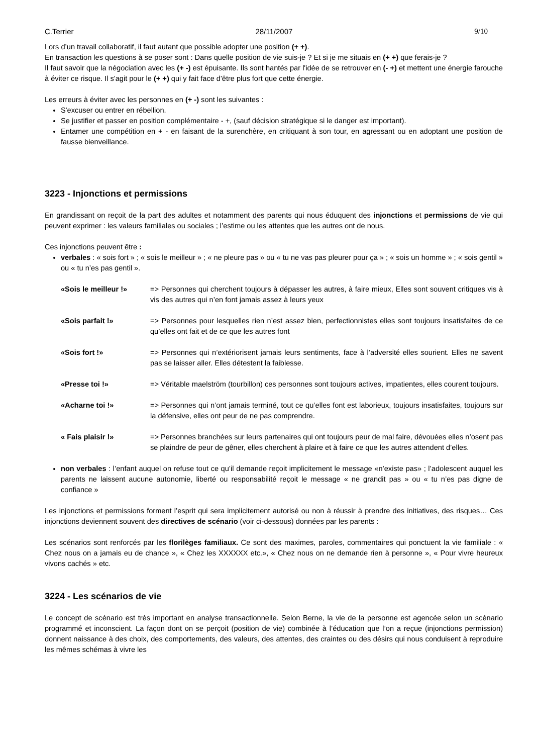C.Terrier 28/11/2007 9/10
Lors d’un travail collaboratif, il faut autant que possible adopter une position (+ +).
En transaction les questions à se poser sont : Dans quelle position de vie suis-je ? Et si je me situais en (+ +) que ferais-je ?
Il faut savoir que la négociation avec les (+ -) est épuisante. Ils sont hantés par l'idée de se retrouver en (- +) et mettent une énergie farouche à éviter ce risque. Il s'agit pour le (+ +) qui y fait face d'être plus fort que cette énergie.
Les erreurs à éviter avec les personnes en (+ -) sont les suivantes :
S'excuser ou entrer en rébellion.
Se justifier et passer en position complémentaire - +, (sauf décision stratégique si le danger est important).
Entamer une compétition en + - en faisant de la surenchère, en critiquant à son tour, en agressant ou en adoptant une position de fausse bienveillance.
3223 - Injonctions et permissions
En grandissant on reçoit de la part des adultes et notamment des parents qui nous éduquent des injonctions et permissions de vie qui peuvent exprimer : les valeurs familiales ou sociales ; l’estime ou les attentes que les autres ont de nous.
Ces injonctions peuvent être :
verbales : « sois fort » ; « sois le meilleur » ; « ne pleure pas » ou « tu ne vas pas pleurer pour ça » ; « sois un homme » ; « sois gentil » ou « tu n’es pas gentil ».
«Sois le meilleur !» => Personnes qui cherchent toujours à dépasser les autres, à faire mieux, Elles sont souvent critiques vis à vis des autres qui n’en font jamais assez à leurs yeux
«Sois parfait !» => Personnes pour lesquelles rien n’est assez bien, perfectionnistes elles sont toujours insatisfaites de ce qu’elles ont fait et de ce que les autres font
«Sois fort !» => Personnes qui n’extériorisent jamais leurs sentiments, face à l’adversité elles sourient. Elles ne savent pas se laisser aller. Elles détestent la faiblesse.
«Presse toi !» => Véritable maelström (tourbillon) ces personnes sont toujours actives, impatientes, elles courent toujours.
«Acharne toi !» => Personnes qui n’ont jamais terminé, tout ce qu’elles font est laborieux, toujours insatisfaites, toujours sur la défensive, elles ont peur de ne pas comprendre.
« Fais plaisir !» => Personnes branchées sur leurs partenaires qui ont toujours peur de mal faire, dévouées elles n’osent pas se plaindre de peur de gêner, elles cherchent à plaire et à faire ce que les autres attendent d’elles.
non verbales : l’enfant auquel on refuse tout ce qu’il demande reçoit implicitement le message «n’existe pas» ; l’adolescent auquel les parents ne laissent aucune autonomie, liberté ou responsabilité reçoit le message « ne grandit pas » ou « tu n’es pas digne de confiance »
Les injonctions et permissions forment l’esprit qui sera implicitement autorisé ou non à réussir à prendre des initiatives, des risques… Ces injonctions deviennent souvent des directives de scénario (voir ci-dessous) données par les parents :
Les scénarios sont renforcés par les florilèges familiaux. Ce sont des maximes, paroles, commentaires qui ponctuent la vie familiale : « Chez nous on a jamais eu de chance », « Chez les XXXXXX etc.», « Chez nous on ne demande rien à personne », « Pour vivre heureux vivons cachés » etc.
3224 - Les scénarios de vie
Le concept de scénario est très important en analyse transactionnelle. Selon Berne, la vie de la personne est agencée selon un scénario programmé et inconscient. La façon dont on se perçoit (position de vie) combinée à l’éducation que l’on a reçue (injonctions permission) donnent naissance à des choix, des comportements, des valeurs, des attentes, des craintes ou des désirs qui nous conduisent à reproduire les mêmes schémas à vivre les